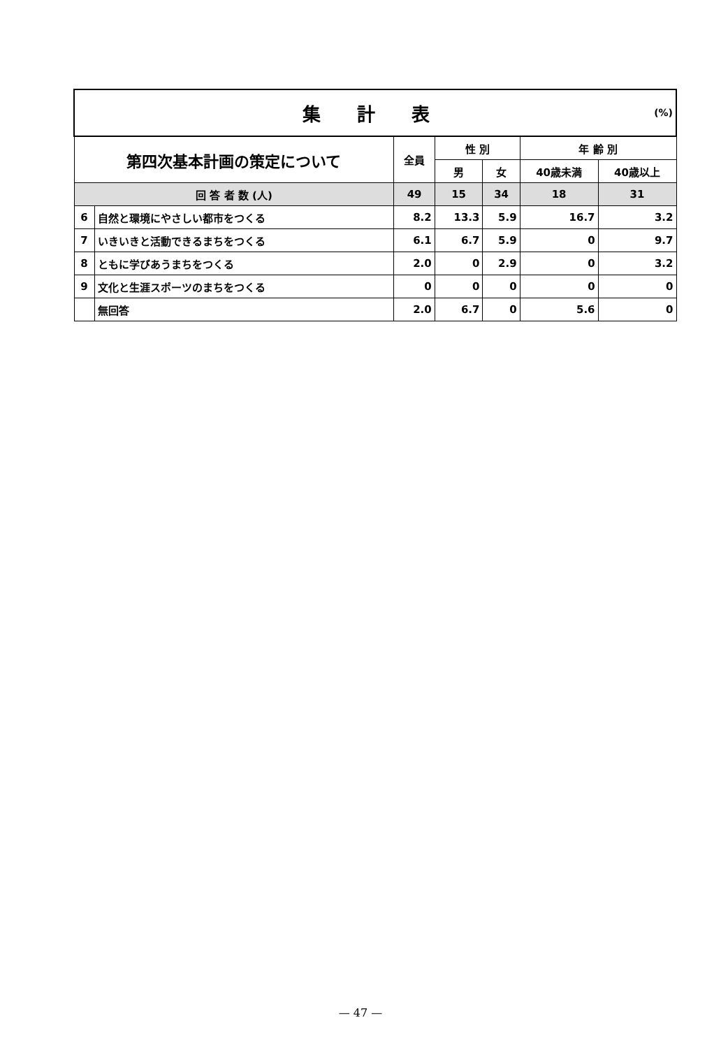| (%) 集 計 表 | | | | | | |
| --- | --- | --- | --- | --- | --- | --- |
| 第四次基本計画の策定について | | 全員 | 性 別 | | 年 齢 別 | |
| | | | 男 | 女 | 40歳未満 | 40歳以上 |
| 回 答 者 数 (人) | | 49 | 15 | 34 | 18 | 31 |
| 6 | 自然と環境にやさしい都市をつくる | 8.2 | 13.3 | 5.9 | 16.7 | 3.2 |
| 7 | いきいきと活動できるまちをつくる | 6.1 | 6.7 | 5.9 | 0 | 9.7 |
| 8 | ともに学びあうまちをつくる | 2.0 | 0 | 2.9 | 0 | 3.2 |
| 9 | 文化と生涯スポーツのまちをつくる | 0 | 0 | 0 | 0 | 0 |
| | 無回答 | 2.0 | 6.7 | 0 | 5.6 | 0 |
— 47 —